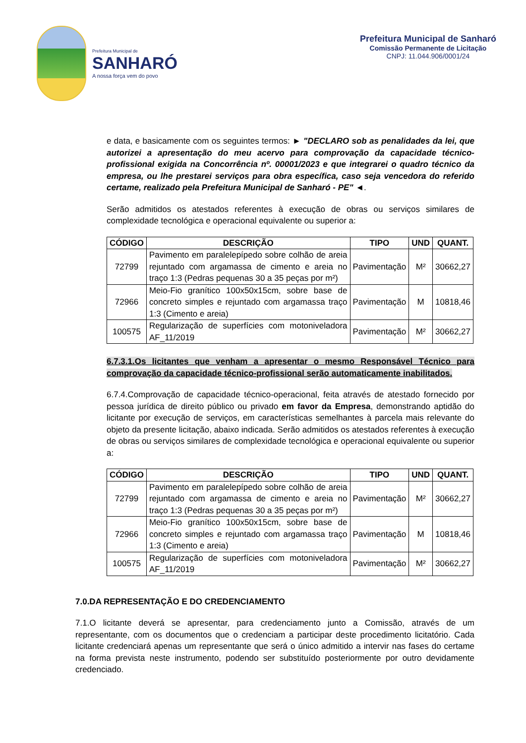Prefeitura Municipal de
SANHARÓ
A nossa força vem do povo
Prefeitura Municipal de Sanharó
Comissão Permanente de Licitação
CNPJ: 11.044.906/0001/24
e data, e basicamente com os seguintes termos: ► "DECLARO sob as penalidades da lei, que autorizei a apresentação do meu acervo para comprovação da capacidade técnico-profissional exigida na Concorrência nº. 00001/2023 e que integrarei o quadro técnico da empresa, ou lhe prestarei serviços para obra específica, caso seja vencedora do referido certame, realizado pela Prefeitura Municipal de Sanharó - PE" ◄.
Serão admitidos os atestados referentes à execução de obras ou serviços similares de complexidade tecnológica e operacional equivalente ou superior a:
| CÓDIGO | DESCRIÇÃO | TIPO | UND | QUANT. |
| --- | --- | --- | --- | --- |
| 72799 | Pavimento em paralelepípedo sobre colhão de areia rejuntado com argamassa de cimento e areia no traço 1:3 (Pedras pequenas 30 a 35 peças por m²) | Pavimentação | M² | 30662,27 |
| 72966 | Meio-Fio granítico 100x50x15cm, sobre base de concreto simples e rejuntado com argamassa traço 1:3 (Cimento e areia) | Pavimentação | M | 10818,46 |
| 100575 | Regularização de superfícies com motoniveladora AF_11/2019 | Pavimentação | M² | 30662,27 |
6.7.3.1.Os licitantes que venham a apresentar o mesmo Responsável Técnico para comprovação da capacidade técnico-profissional serão automaticamente inabilitados.
6.7.4.Comprovação de capacidade técnico-operacional, feita através de atestado fornecido por pessoa jurídica de direito público ou privado em favor da Empresa, demonstrando aptidão do licitante por execução de serviços, em características semelhantes à parcela mais relevante do objeto da presente licitação, abaixo indicada. Serão admitidos os atestados referentes à execução de obras ou serviços similares de complexidade tecnológica e operacional equivalente ou superior a:
| CÓDIGO | DESCRIÇÃO | TIPO | UND | QUANT. |
| --- | --- | --- | --- | --- |
| 72799 | Pavimento em paralelepípedo sobre colhão de areia rejuntado com argamassa de cimento e areia no traço 1:3 (Pedras pequenas 30 a 35 peças por m²) | Pavimentação | M² | 30662,27 |
| 72966 | Meio-Fio granítico 100x50x15cm, sobre base de concreto simples e rejuntado com argamassa traço 1:3 (Cimento e areia) | Pavimentação | M | 10818,46 |
| 100575 | Regularização de superfícies com motoniveladora AF_11/2019 | Pavimentação | M² | 30662,27 |
7.0.DA REPRESENTAÇÃO E DO CREDENCIAMENTO
7.1.O licitante deverá se apresentar, para credenciamento junto a Comissão, através de um representante, com os documentos que o credenciam a participar deste procedimento licitatório. Cada licitante credenciará apenas um representante que será o único admitido a intervir nas fases do certame na forma prevista neste instrumento, podendo ser substituído posteriormente por outro devidamente credenciado.